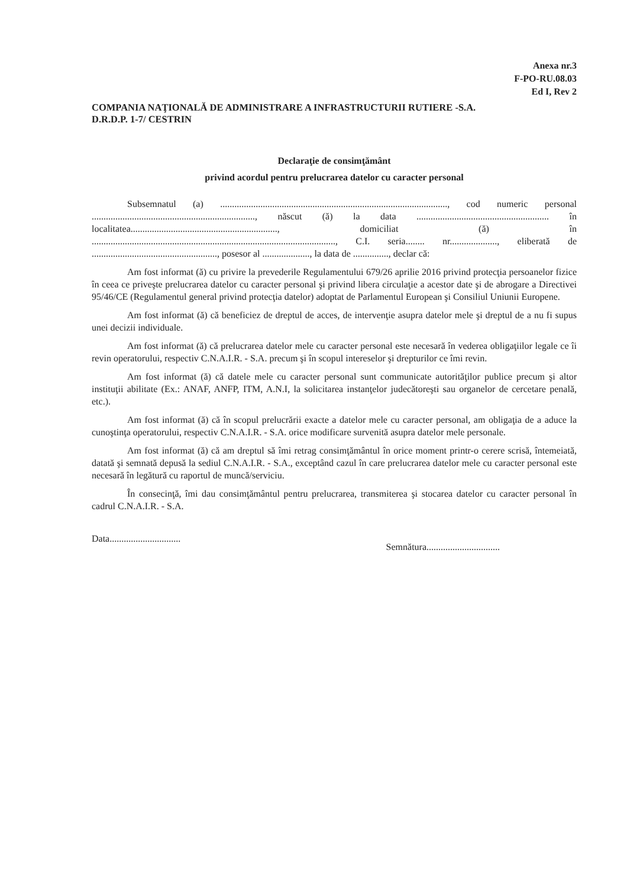Anexa nr.3
F-PO-RU.08.03
Ed I, Rev 2
COMPANIA NAŢIONALĂ DE ADMINISTRARE A INFRASTRUCTURII RUTIERE -S.A.
D.R.D.P. 1-7/ CESTRIN
Declaraţie de consimţământ
privind acordul pentru prelucrarea datelor cu caracter personal
Subsemnatul (a) ................................................................................................, cod numeric personal ....................................................................., născut (ă) la data ........................................................ în localitatea.............................................................., domiciliat (ă) în ......................................................................................................., C.I. seria........ nr...................., eliberată de ....................................................., posesor al ...................., la data de ..............., declar că:
Am fost informat (ă) cu privire la prevederile Regulamentului 679/26 aprilie 2016 privind protecţia persoanelor fizice în ceea ce priveşte prelucrarea datelor cu caracter personal şi privind libera circulaţie a acestor date şi de abrogare a Directivei 95/46/CE (Regulamentul general privind protecţia datelor) adoptat de Parlamentul European şi Consiliul Uniunii Europene.
Am fost informat (ă) că beneficiez de dreptul de acces, de intervenţie asupra datelor mele şi dreptul de a nu fi supus unei decizii individuale.
Am fost informat (ă) că prelucrarea datelor mele cu caracter personal este necesară în vederea obligaţiilor legale ce îi revin operatorului, respectiv C.N.A.I.R. - S.A. precum şi în scopul intereselor şi drepturilor ce îmi revin.
Am fost informat (ă) că datele mele cu caracter personal sunt communicate autorităţilor publice precum şi altor instituţii abilitate (Ex.: ANAF, ANFP, ITM, A.N.I, la solicitarea instanţelor judecătoreşti sau organelor de cercetare penală, etc.).
Am fost informat (ă) că în scopul prelucrării exacte a datelor mele cu caracter personal, am obligaţia de a aduce la cunoştinţa operatorului, respectiv C.N.A.I.R. - S.A. orice modificare survenită asupra datelor mele personale.
Am fost informat (ă) că am dreptul să îmi retrag consimţământul în orice moment printr-o cerere scrisă, întemeiată, datată şi semnată depusă la sediul C.N.A.I.R. - S.A., exceptând cazul în care prelucrarea datelor mele cu caracter personal este necesară în legătură cu raportul de muncă/serviciu.
În consecinţă, îmi dau consimţământul pentru prelucrarea, transmiterea şi stocarea datelor cu caracter personal în cadrul C.N.A.I.R. - S.A.
Data.............................. Semnătura...............................